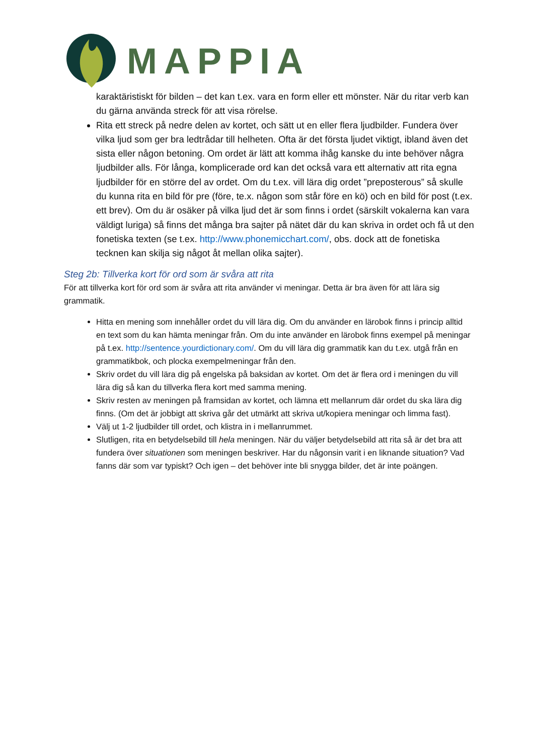MAPPIA
karaktäristiskt för bilden – det kan t.ex. vara en form eller ett mönster. När du ritar verb kan du gärna använda streck för att visa rörelse.
Rita ett streck på nedre delen av kortet, och sätt ut en eller flera ljudbilder. Fundera över vilka ljud som ger bra ledtrådar till helheten. Ofta är det första ljudet viktigt, ibland även det sista eller någon betoning. Om ordet är lätt att komma ihåg kanske du inte behöver några ljudbilder alls. För långa, komplicerade ord kan det också vara ett alternativ att rita egna ljudbilder för en större del av ordet. Om du t.ex. vill lära dig ordet ”preposterous” så skulle du kunna rita en bild för pre (före, te.x. någon som står före en kö) och en bild för post (t.ex. ett brev). Om du är osäker på vilka ljud det är som finns i ordet (särskilt vokalerna kan vara väldigt luriga) så finns det många bra sajter på nätet där du kan skriva in ordet och få ut den fonetiska texten (se t.ex. http://www.phonemicchart.com/, obs. dock att de fonetiska tecknen kan skilja sig något åt mellan olika sajter).
Steg 2b: Tillverka kort för ord som är svåra att rita
För att tillverka kort för ord som är svåra att rita använder vi meningar. Detta är bra även för att lära sig grammatik.
Hitta en mening som innehåller ordet du vill lära dig. Om du använder en lärobok finns i princip alltid en text som du kan hämta meningar från. Om du inte använder en lärobok finns exempel på meningar på t.ex. http://sentence.yourdictionary.com/. Om du vill lära dig grammatik kan du t.ex. utgå från en grammatikbok, och plocka exempelmeningar från den.
Skriv ordet du vill lära dig på engelska på baksidan av kortet. Om det är flera ord i meningen du vill lära dig så kan du tillverka flera kort med samma mening.
Skriv resten av meningen på framsidan av kortet, och lämna ett mellanrum där ordet du ska lära dig finns. (Om det är jobbigt att skriva går det utmärkt att skriva ut/kopiera meningar och limma fast).
Välj ut 1-2 ljudbilder till ordet, och klistra in i mellanrummet.
Slutligen, rita en betydelsebild till hela meningen. När du väljer betydelsebild att rita så är det bra att fundera över situationen som meningen beskriver. Har du någonsin varit i en liknande situation? Vad fanns där som var typiskt? Och igen – det behöver inte bli snygga bilder, det är inte poängen.